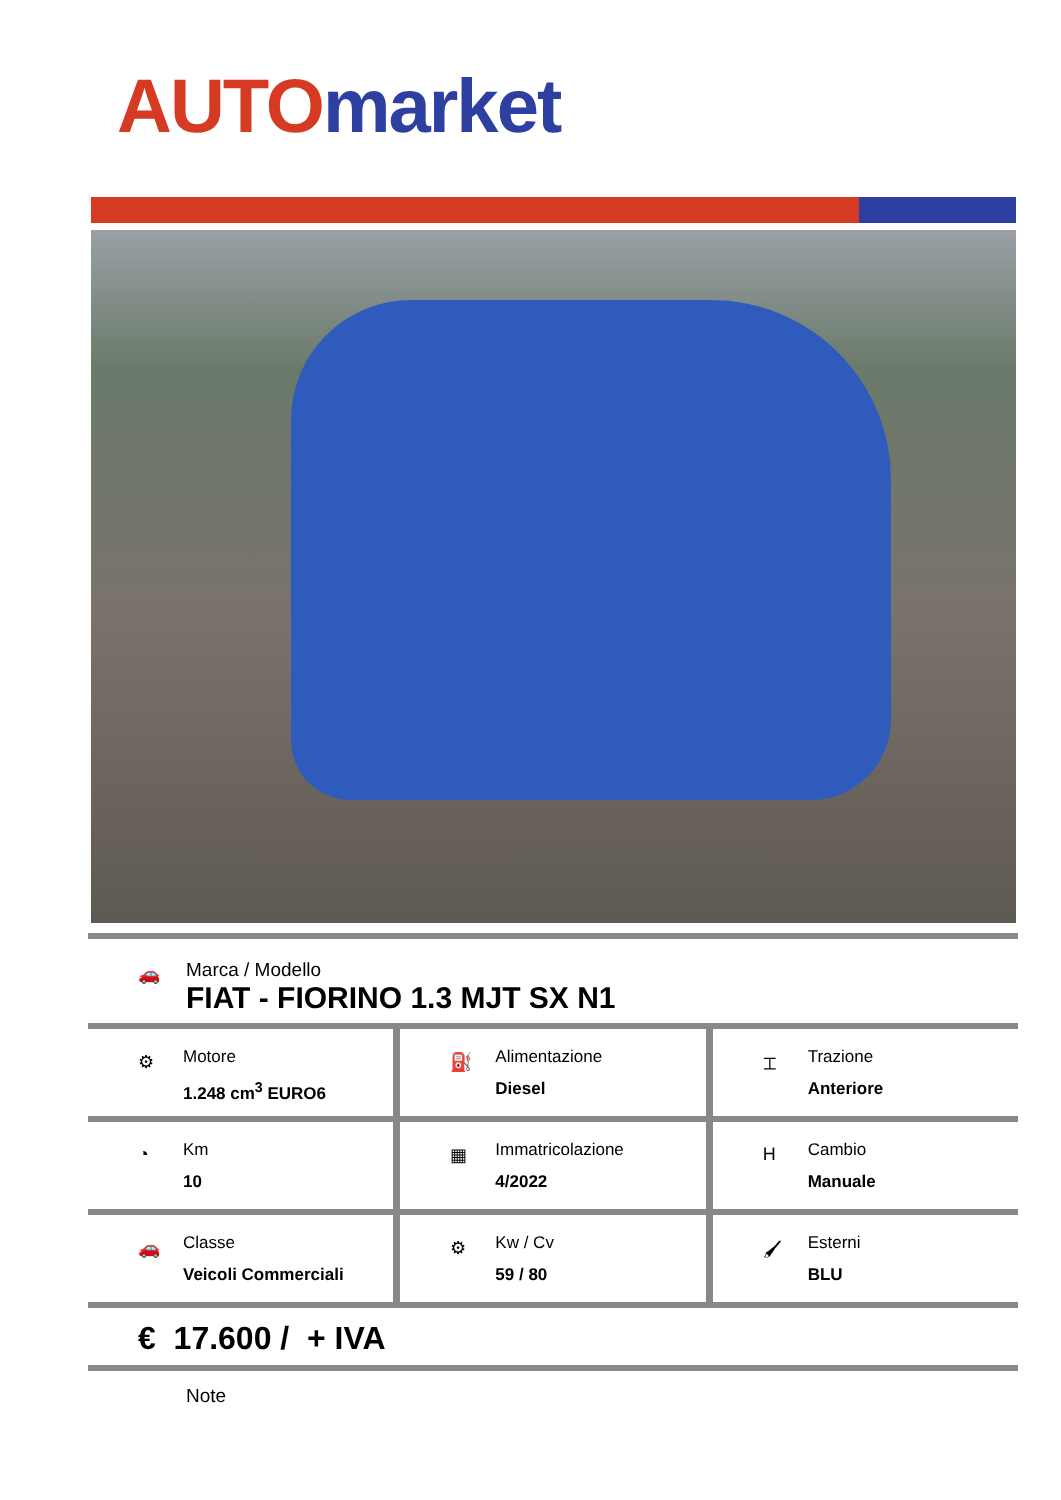AUTO market
🚗
Marca / Modello
FIAT - FIORINO 1.3 MJT SX N1
⚙
Motore
1.248 cm<sup>3</sup> EURO6
⛽
Alimentazione
Diesel
⌶
Trazione
Anteriore
◔
Km
10
▦
Immatricolazione
4/2022
H
Cambio
Manuale
🚗
Classe
Veicoli Commerciali
⚙
Kw / Cv
59 / 80
🖌
Esterni
BLU
€ 17.600 / + IVA
Note